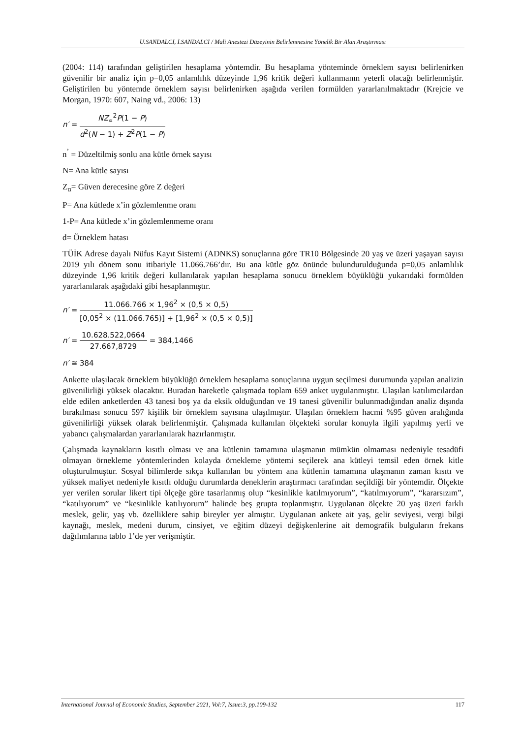U.SANDALCI, İ.SANDALCI / Mali Anestezi Düzeyinin Belirlenmesine Yönelik Bir Alan Araştırması
(2004: 114) tarafından geliştirilen hesaplama yöntemdir. Bu hesaplama yönteminde örneklem sayısı belirlenirken güvenilir bir analiz için p=0,05 anlamlılık düzeyinde 1,96 kritik değeri kullanmanın yeterli olacağı belirlenmiştir. Geliştirilen bu yöntemde örneklem sayısı belirlenirken aşağıda verilen formülden yararlanılmaktadır (Krejcie ve Morgan, 1970: 607, Naing vd., 2006: 13)
n′ = NZ<sub>∝</sub><sup>2</sup>P(1 − P) d<sup>2</sup>(N − 1) + Z<sup>2</sup>P(1 − P)
n<sup>’</sup> = Düzeltilmiş sonlu ana kütle örnek sayısı
N= Ana kütle sayısı
Z<sub>α</sub>= Güven derecesine göre Z değeri
P= Ana kütlede x’in gözlemlenme oranı
1-P= Ana kütlede x’in gözlemlenmeme oranı
d= Örneklem hatası
TÜİK Adrese dayalı Nüfus Kayıt Sistemi (ADNKS) sonuçlarına göre TR10 Bölgesinde 20 yaş ve üzeri yaşayan sayısı 2019 yılı dönem sonu itibariyle 11.066.766’dır. Bu ana kütle göz önünde bulundurulduğunda p=0,05 anlamlılık düzeyinde 1,96 kritik değeri kullanılarak yapılan hesaplama sonucu örneklem büyüklüğü yukarıdaki formülden yararlanılarak aşağıdaki gibi hesaplanmıştır.
n′ = 11.066.766 × 1,96<sup>2</sup> × (0,5 × 0,5) [0,05<sup>2</sup> × (11.066.765)] + [1,96<sup>2</sup> × (0,5 × 0,5)]
n′ = 10.628.522,0664 27.667,8729 = 384,1466
n′ ≅ 384
Ankette ulaşılacak örneklem büyüklüğü örneklem hesaplama sonuçlarına uygun seçilmesi durumunda yapılan analizin güvenilirliği yüksek olacaktır. Buradan hareketle çalışmada toplam 659 anket uygulanmıştır. Ulaşılan katılımcılardan elde edilen anketlerden 43 tanesi boş ya da eksik olduğundan ve 19 tanesi güvenilir bulunmadığından analiz dışında bırakılması sonucu 597 kişilik bir örneklem sayısına ulaşılmıştır. Ulaşılan örneklem hacmi %95 güven aralığında güvenilirliği yüksek olarak belirlenmiştir. Çalışmada kullanılan ölçekteki sorular konuyla ilgili yapılmış yerli ve yabancı çalışmalardan yararlanılarak hazırlanmıştır.
Çalışmada kaynakların kısıtlı olması ve ana kütlenin tamamına ulaşmanın mümkün olmaması nedeniyle tesadüfi olmayan örnekleme yöntemlerinden kolayda örnekleme yöntemi seçilerek ana kütleyi temsil eden örnek kitle oluşturulmuştur. Sosyal bilimlerde sıkça kullanılan bu yöntem ana kütlenin tamamına ulaşmanın zaman kısıtı ve yüksek maliyet nedeniyle kısıtlı olduğu durumlarda deneklerin araştırmacı tarafından seçildiği bir yöntemdir. Ölçekte yer verilen sorular likert tipi ölçeğe göre tasarlanmış olup “kesinlikle katılmıyorum”, “katılmıyorum”, “kararsızım”, “katılıyorum” ve “kesinlikle katılıyorum” halinde beş grupta toplanmıştır. Uygulanan ölçekte 20 yaş üzeri farklı meslek, gelir, yaş vb. özelliklere sahip bireyler yer almıştır. Uygulanan ankete ait yaş, gelir seviyesi, vergi bilgi kaynağı, meslek, medeni durum, cinsiyet, ve eğitim düzeyi değişkenlerine ait demografik bulguların frekans dağılımlarına tablo 1’de yer verişmiştir.
International Journal of Economic Studies, September 2021, Vol:7, Issue:3, pp.109-132 117